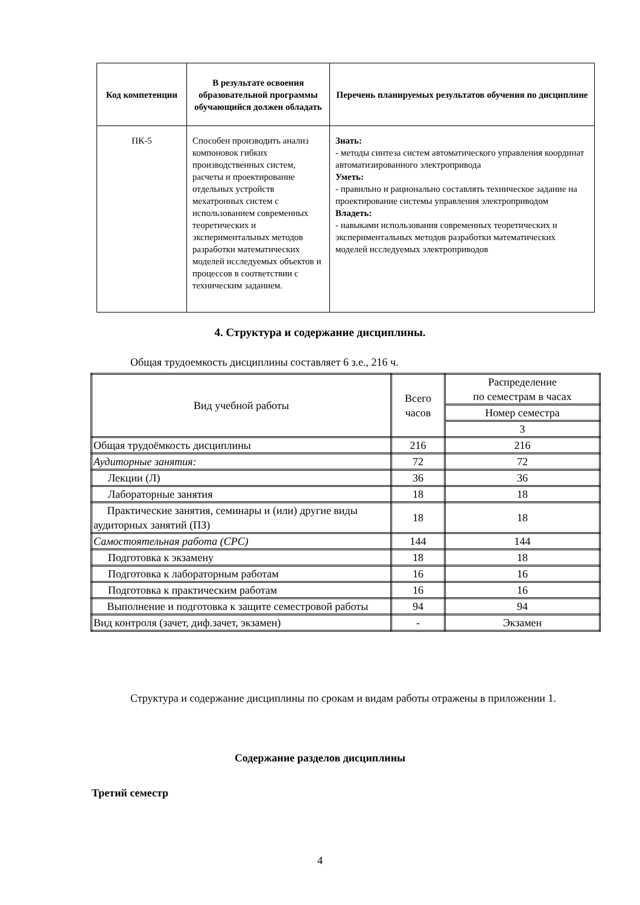| Код компетенции | В результате освоения образовательной программы обучающийся должен обладать | Перечень планируемых результатов обучения по дисциплине |
| --- | --- | --- |
| ПК-5 | Способен производить анализ компоновок гибких производственных систем, расчеты и проектирование отдельных устройств мехатронных систем с использованием современных теоретических и экспериментальных методов разработки математических моделей исследуемых объектов и процессов в соответствии с техническим заданием. | Знать: - методы синтеза систем автоматического управления координат автоматизированного электропривода Уметь: - правильно и рационально составлять техническое задание на проектирование системы управления электроприводом Владеть: - навыками использования современных теоретических и экспериментальных методов разработки математических моделей исследуемых электроприводов |
4. Структура и содержание дисциплины.
Общая трудоемкость дисциплины составляет 6 з.е., 216 ч.
| Вид учебной работы | Всего часов | Распределение по семестрам в часах |
| | | Номер семестра |
| | | 3 |
| Общая трудоёмкость дисциплины | 216 | 216 |
| Аудиторные занятия: | 72 | 72 |
| Лекции (Л) | 36 | 36 |
| Лабораторные занятия | 18 | 18 |
| Практические занятия, семинары и (или) другие виды аудиторных занятий (ПЗ) | 18 | 18 |
| Самостоятельная работа (СРС) | 144 | 144 |
| Подготовка к экзамену | 18 | 18 |
| Подготовка к лабораторным работам | 16 | 16 |
| Подготовка к практическим работам | 16 | 16 |
| Выполнение и подготовка к защите семестровой работы | 94 | 94 |
| Вид контроля (зачет, диф.зачет, экзамен) | - | Экзамен |
Структура и содержание дисциплины по срокам и видам работы отражены в приложении 1.
Содержание разделов дисциплины
Третий семестр
4